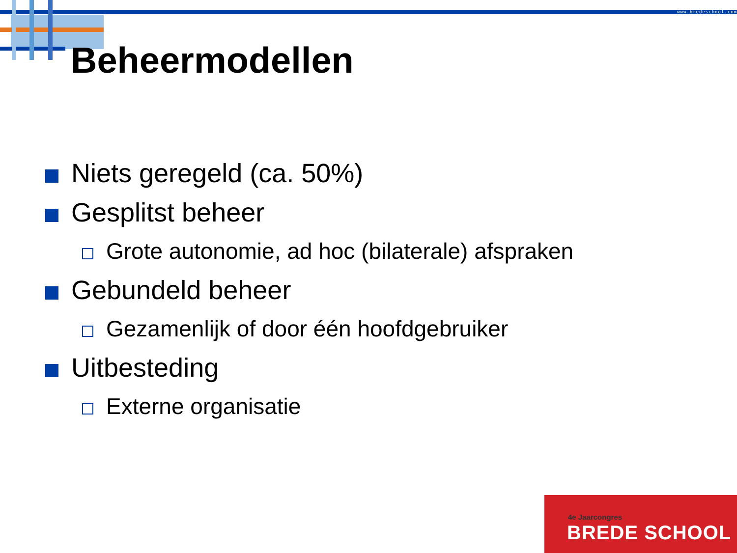www.bredeschool.com
Beheermodellen
Niets geregeld (ca. 50%)
Gesplitst beheer
Grote autonomie, ad hoc (bilaterale) afspraken
Gebundeld beheer
Gezamenlijk of door één hoofdgebruiker
Uitbesteding
Externe organisatie
4e Jaarcongres
BREDE SCHOOL